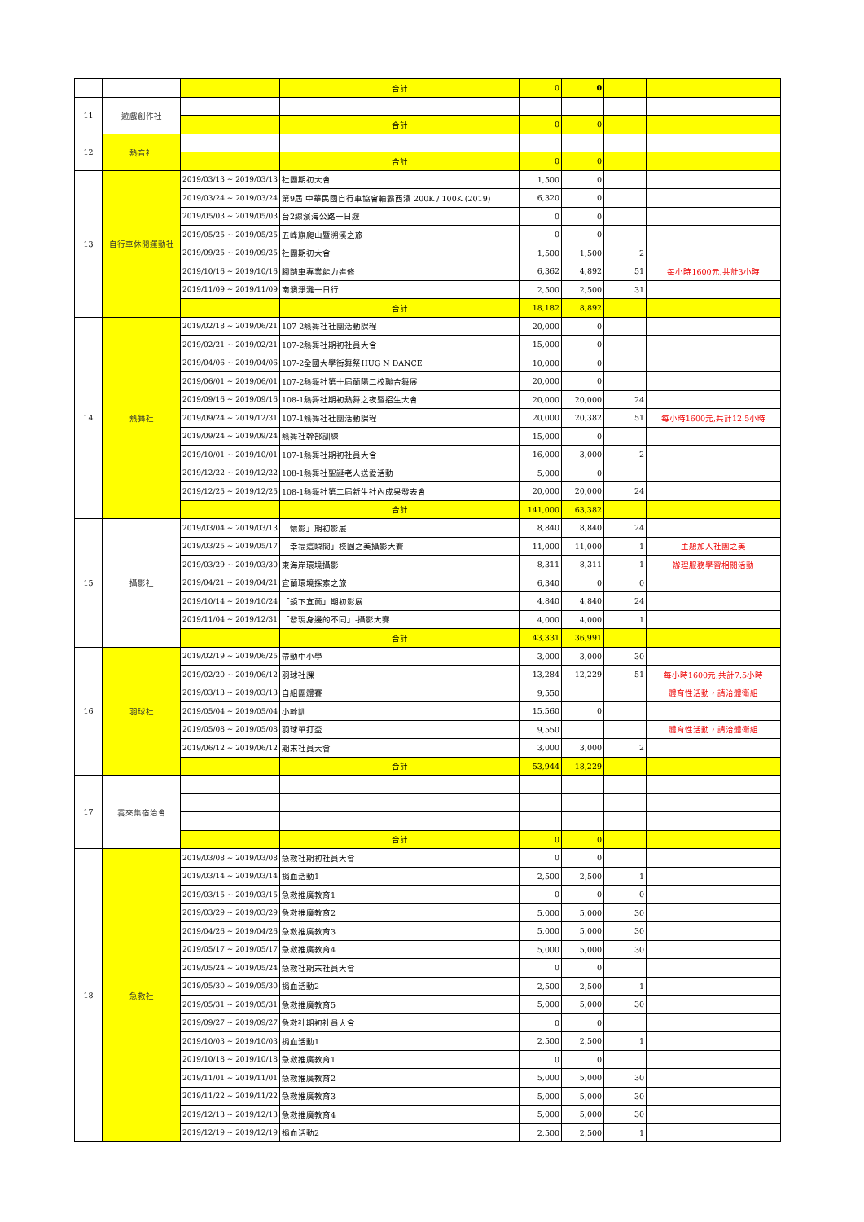| | | | 合計 | 0 | 0 | | |
| 11 | 遊戲創作社 | | | | | | |
| | | | 合計 | 0 | 0 | | |
| 12 | 熱音社 | | | | | | |
| | | | 合計 | 0 | 0 | | |
| 13 | 自行車休閒運動社 | 2019/03/13 ~ 2019/03/13 | 社團期初大會 | 1,500 | 0 | | |
| | | 2019/03/24 ~ 2019/03/24 | 第9屆 中華民國自行車協會輪霸西濱 200K / 100K (2019) | 6,320 | 0 | | |
| | | 2019/05/03 ~ 2019/05/03 | 台2線濱海公路一日遊 | 0 | 0 | | |
| | | 2019/05/25 ~ 2019/05/25 | 五峰旗爬山暨溯溪之旅 | 0 | 0 | | |
| | | 2019/09/25 ~ 2019/09/25 | 社團期初大會 | 1,500 | 1,500 | 2 | |
| | | 2019/10/16 ~ 2019/10/16 | 腳踏車專業能力進修 | 6,362 | 4,892 | 51 | 每小時1600元,共計3小時 |
| | | 2019/11/09 ~ 2019/11/09 | 南澳淨灘一日行 | 2,500 | 2,500 | 31 | |
| | | | 合計 | 18,182 | 8,892 | | |
| 14 | 熱舞社 | 2019/02/18 ~ 2019/06/21 | 107-2熱舞社社團活動課程 | 20,000 | 0 | | |
| | | 2019/02/21 ~ 2019/02/21 | 107-2熱舞社期初社員大會 | 15,000 | 0 | | |
| | | 2019/04/06 ~ 2019/04/06 | 107-2全國大學街舞祭HUG N DANCE | 10,000 | 0 | | |
| | | 2019/06/01 ~ 2019/06/01 | 107-2熱舞社第十屆蘭陽二校聯合舞展 | 20,000 | 0 | | |
| | | 2019/09/16 ~ 2019/09/16 | 108-1熱舞社期初熱舞之夜暨招生大會 | 20,000 | 20,000 | 24 | |
| | | 2019/09/24 ~ 2019/12/31 | 107-1熱舞社社團活動課程 | 20,000 | 20,382 | 51 | 每小時1600元,共計12.5小時 |
| | | 2019/09/24 ~ 2019/09/24 | 熱舞社幹部訓練 | 15,000 | 0 | | |
| | | 2019/10/01 ~ 2019/10/01 | 107-1熱舞社期初社員大會 | 16,000 | 3,000 | 2 | |
| | | 2019/12/22 ~ 2019/12/22 | 108-1熱舞社聖誕老人送愛活動 | 5,000 | 0 | | |
| | | 2019/12/25 ~ 2019/12/25 | 108-1熱舞社第二屆新生社內成果發表會 | 20,000 | 20,000 | 24 | |
| | | | 合計 | 141,000 | 63,382 | | |
| 15 | 攝影社 | 2019/03/04 ~ 2019/03/13 | 「懷影」期初影展 | 8,840 | 8,840 | 24 | |
| | | 2019/03/25 ~ 2019/05/17 | 「幸福這瞬間」校園之美攝影大賽 | 11,000 | 11,000 | 1 | 主題加入社團之美 |
| | | 2019/03/29 ~ 2019/03/30 | 東海岸環境攝影 | 8,311 | 8,311 | 1 | 辦理服務學習相關活動 |
| | | 2019/04/21 ~ 2019/04/21 | 宜蘭環境探索之旅 | 6,340 | 0 | 0 | |
| | | 2019/10/14 ~ 2019/10/24 | 「鏡下宜蘭」期初影展 | 4,840 | 4,840 | 24 | |
| | | 2019/11/04 ~ 2019/12/31 | 「發現身邊的不同」-攝影大賽 | 4,000 | 4,000 | 1 | |
| | | | 合計 | 43,331 | 36,991 | | |
| 16 | 羽球社 | 2019/02/19 ~ 2019/06/25 | 帶動中小學 | 3,000 | 3,000 | 30 | |
| | | 2019/02/20 ~ 2019/06/12 | 羽球社課 | 13,284 | 12,229 | 51 | 每小時1600元,共計7.5小時 |
| | | 2019/03/13 ~ 2019/03/13 | 自組團體賽 | 9,550 | | | 體育性活動，請洽體衛組 |
| | | 2019/05/04 ~ 2019/05/04 | 小幹訓 | 15,560 | 0 | | |
| | | 2019/05/08 ~ 2019/05/08 | 羽球單打盃 | 9,550 | | | 體育性活動，請洽體衛組 |
| | | 2019/06/12 ~ 2019/06/12 | 期末社員大會 | 3,000 | 3,000 | 2 | |
| | | | 合計 | 53,944 | 18,229 | | |
| 17 | 雲來集宿治會 | | | | | | |
| | | | 合計 | 0 | 0 | | |
| 18 | 急救社 | 2019/03/08 ~ 2019/03/08 | 急救社期初社員大會 | 0 | 0 | | |
| | | 2019/03/14 ~ 2019/03/14 | 捐血活動1 | 2,500 | 2,500 | 1 | |
| | | 2019/03/15 ~ 2019/03/15 | 急救推廣教育1 | 0 | 0 | 0 | |
| | | 2019/03/29 ~ 2019/03/29 | 急救推廣教育2 | 5,000 | 5,000 | 30 | |
| | | 2019/04/26 ~ 2019/04/26 | 急救推廣教育3 | 5,000 | 5,000 | 30 | |
| | | 2019/05/17 ~ 2019/05/17 | 急救推廣教育4 | 5,000 | 5,000 | 30 | |
| | | 2019/05/24 ~ 2019/05/24 | 急救社期末社員大會 | 0 | 0 | | |
| | | 2019/05/30 ~ 2019/05/30 | 捐血活動2 | 2,500 | 2,500 | 1 | |
| | | 2019/05/31 ~ 2019/05/31 | 急救推廣教育5 | 5,000 | 5,000 | 30 | |
| | | 2019/09/27 ~ 2019/09/27 | 急救社期初社員大會 | 0 | 0 | | |
| | | 2019/10/03 ~ 2019/10/03 | 捐血活動1 | 2,500 | 2,500 | 1 | |
| | | 2019/10/18 ~ 2019/10/18 | 急救推廣教育1 | 0 | 0 | | |
| | | 2019/11/01 ~ 2019/11/01 | 急救推廣教育2 | 5,000 | 5,000 | 30 | |
| | | 2019/11/22 ~ 2019/11/22 | 急救推廣教育3 | 5,000 | 5,000 | 30 | |
| | | 2019/12/13 ~ 2019/12/13 | 急救推廣教育4 | 5,000 | 5,000 | 30 | |
| | | 2019/12/19 ~ 2019/12/19 | 捐血活動2 | 2,500 | 2,500 | 1 | |